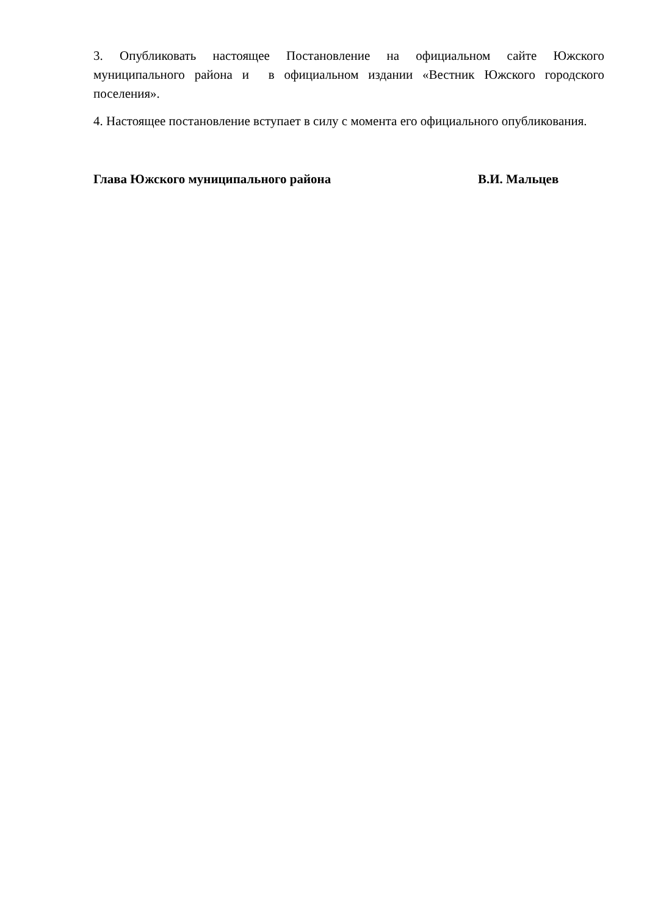3. Опубликовать настоящее Постановление на официальном сайте Южского муниципального района и в официальном издании «Вестник Южского городского поселения».
4. Настоящее постановление вступает в силу с момента его официального опубликования.
Глава Южского муниципального района В.И. Мальцев